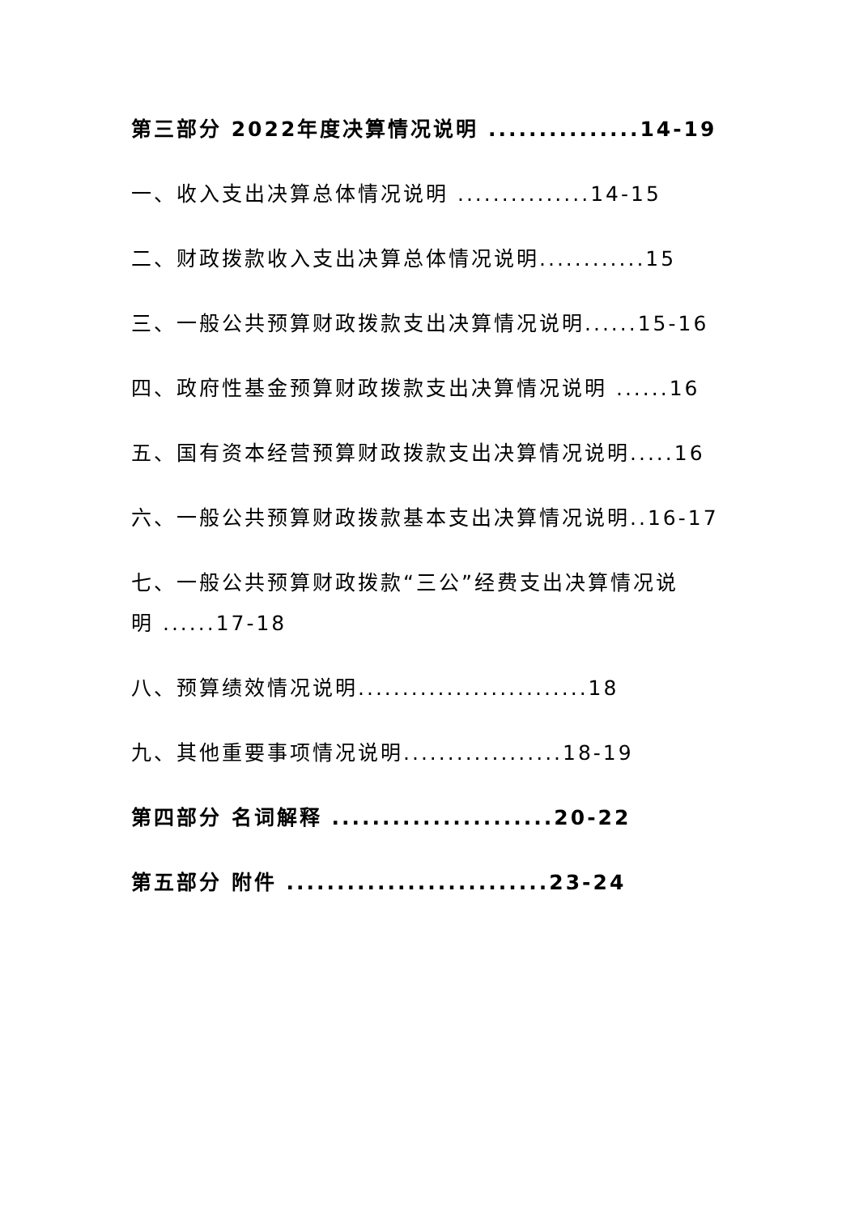第三部分 2022年度决算情况说明 ...............14-19
一、收入支出决算总体情况说明 ...............14-15
二、财政拨款收入支出决算总体情况说明............15
三、一般公共预算财政拨款支出决算情况说明......15-16
四、政府性基金预算财政拨款支出决算情况说明 ......16
五、国有资本经营预算财政拨款支出决算情况说明.....16
六、一般公共预算财政拨款基本支出决算情况说明..16-17
七、一般公共预算财政拨款“三公”经费支出决算情况说
明 ......17-18
八、预算绩效情况说明..........................18
九、其他重要事项情况说明..................18-19
第四部分 名词解释 ......................20-22
第五部分 附件 ..........................23-24